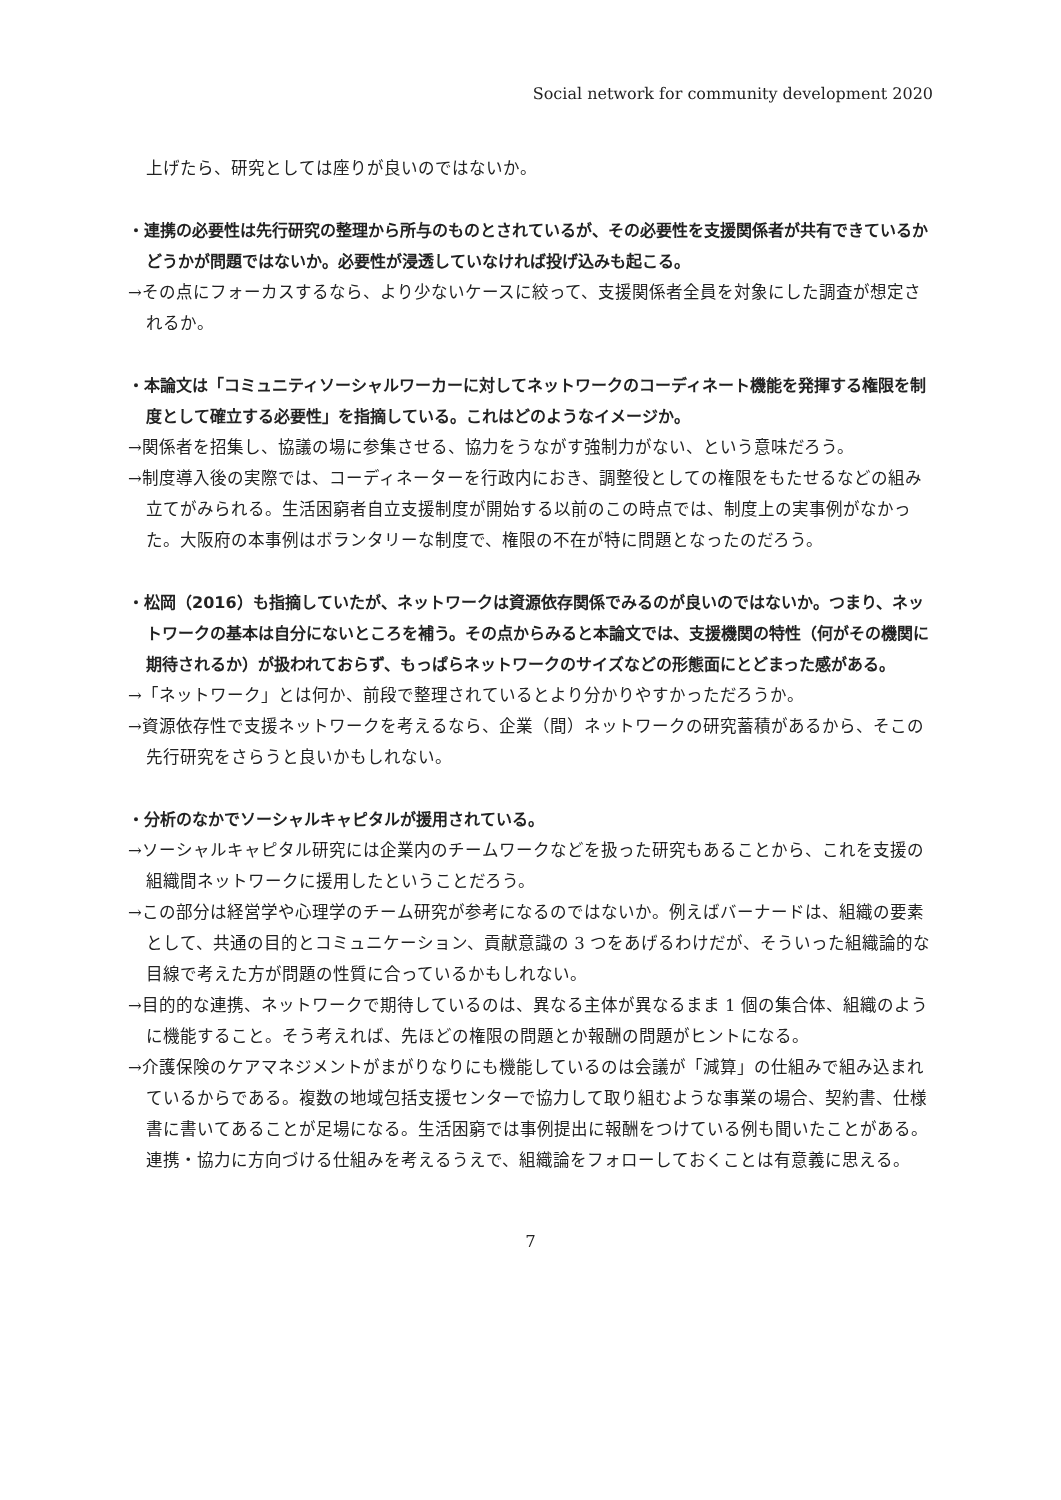Social network for community development 2020
上げたら、研究としては座りが良いのではないか。
・連携の必要性は先行研究の整理から所与のものとされているが、その必要性を支援関係者が共有できているかどうかが問題ではないか。必要性が浸透していなければ投げ込みも起こる。
→その点にフォーカスするなら、より少ないケースに絞って、支援関係者全員を対象にした調査が想定されるか。
・本論文は「コミュニティソーシャルワーカーに対してネットワークのコーディネート機能を発揮する権限を制度として確立する必要性」を指摘している。これはどのようなイメージか。
→関係者を招集し、協議の場に参集させる、協力をうながす強制力がない、という意味だろう。
→制度導入後の実際では、コーディネーターを行政内におき、調整役としての権限をもたせるなどの組み立てがみられる。生活困窮者自立支援制度が開始する以前のこの時点では、制度上の実事例がなかった。大阪府の本事例はボランタリーな制度で、権限の不在が特に問題となったのだろう。
・松岡（2016）も指摘していたが、ネットワークは資源依存関係でみるのが良いのではないか。つまり、ネットワークの基本は自分にないところを補う。その点からみると本論文では、支援機関の特性（何がその機関に期待されるか）が扱われておらず、もっぱらネットワークのサイズなどの形態面にとどまった感がある。
→「ネットワーク」とは何か、前段で整理されているとより分かりやすかっただろうか。
→資源依存性で支援ネットワークを考えるなら、企業（間）ネットワークの研究蓄積があるから、そこの先行研究をさらうと良いかもしれない。
・分析のなかでソーシャルキャピタルが援用されている。
→ソーシャルキャピタル研究には企業内のチームワークなどを扱った研究もあることから、これを支援の組織間ネットワークに援用したということだろう。
→この部分は経営学や心理学のチーム研究が参考になるのではないか。例えばバーナードは、組織の要素として、共通の目的とコミュニケーション、貢献意識の 3 つをあげるわけだが、そういった組織論的な目線で考えた方が問題の性質に合っているかもしれない。
→目的的な連携、ネットワークで期待しているのは、異なる主体が異なるまま 1 個の集合体、組織のように機能すること。そう考えれば、先ほどの権限の問題とか報酬の問題がヒントになる。
→介護保険のケアマネジメントがまがりなりにも機能しているのは会議が「減算」の仕組みで組み込まれているからである。複数の地域包括支援センターで協力して取り組むような事業の場合、契約書、仕様書に書いてあることが足場になる。生活困窮では事例提出に報酬をつけている例も聞いたことがある。連携・協力に方向づける仕組みを考えるうえで、組織論をフォローしておくことは有意義に思える。
7